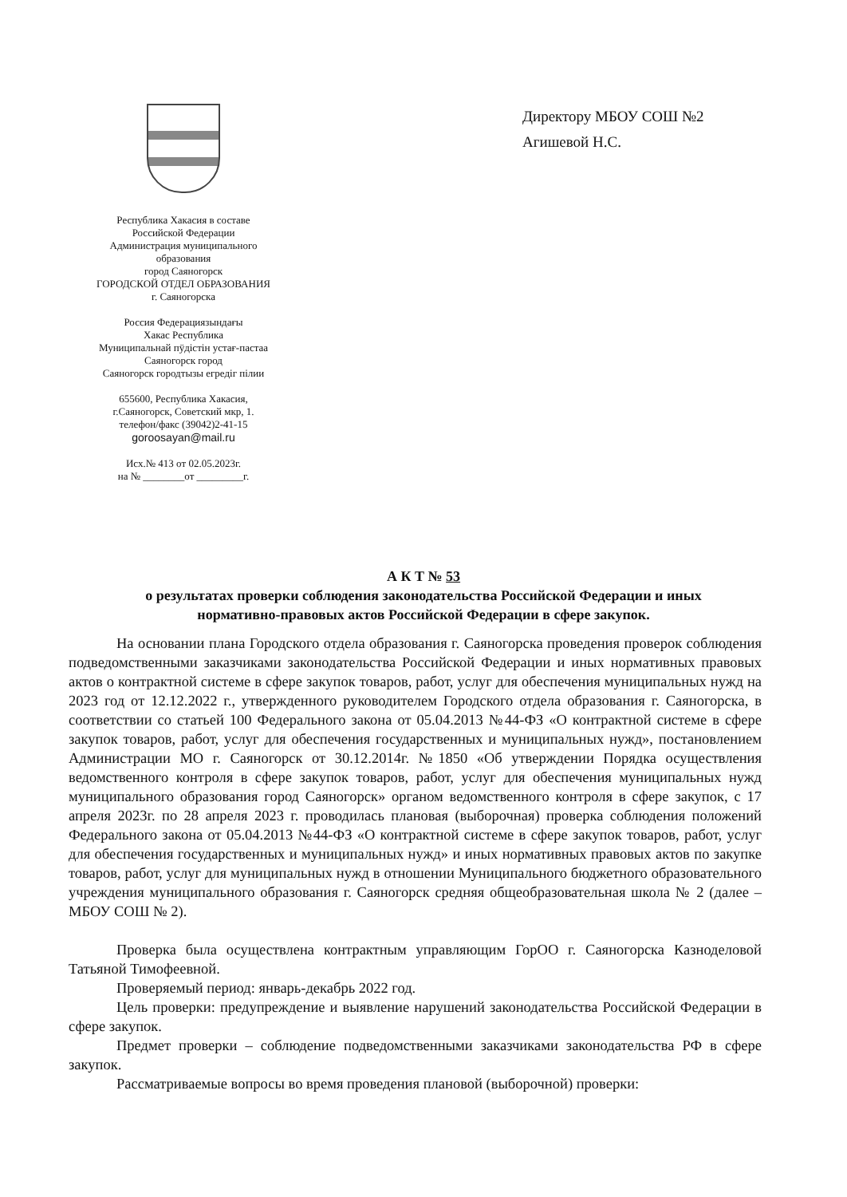Республика Хакасия в составе
Российской Федерации
Администрация муниципального
образования
город Саяногорск
ГОРОДСКОЙ ОТДЕЛ ОБРАЗОВАНИЯ
г. Саяногорска
Россия Федерациязындағы
Хакас Республика
Муниципальнай пӱдiстiн устағ-пастаа
Саяногорск город
Саяногорск городтызы егредiг пiлии
655600, Республика Хакасия,
г.Саяногорск, Советский мкр, 1.
телефон/факс (39042)2-41-15
goroosayan@mail.ru
Исх.№ 413 от 02.05.2023г.
на № ________от _________г.
Директору МБОУ СОШ №2
Агишевой Н.С.
А К Т № 53
о результатах проверки соблюдения законодательства Российской Федерации и иных
нормативно-правовых актов Российской Федерации в сфере закупок.
На основании плана Городского отдела образования г. Саяногорска проведения проверок соблюдения подведомственными заказчиками законодательства Российской Федерации и иных нормативных правовых актов о контрактной системе в сфере закупок товаров, работ, услуг для обеспечения муниципальных нужд на 2023 год от 12.12.2022 г., утвержденного руководителем Городского отдела образования г. Саяногорска, в соответствии со статьей 100 Федерального закона от 05.04.2013 №44-ФЗ «О контрактной системе в сфере закупок товаров, работ, услуг для обеспечения государственных и муниципальных нужд», постановлением Администрации МО г. Саяногорск от 30.12.2014г. №1850 «Об утверждении Порядка осуществления ведомственного контроля в сфере закупок товаров, работ, услуг для обеспечения муниципальных нужд муниципального образования город Саяногорск» органом ведомственного контроля в сфере закупок, с 17 апреля 2023г. по 28 апреля 2023 г. проводилась плановая (выборочная) проверка соблюдения положений Федерального закона от 05.04.2013 №44-ФЗ «О контрактной системе в сфере закупок товаров, работ, услуг для обеспечения государственных и муниципальных нужд» и иных нормативных правовых актов по закупке товаров, работ, услуг для муниципальных нужд в отношении Муниципального бюджетного образовательного учреждения муниципального образования г. Саяногорск средняя общеобразовательная школа № 2 (далее – МБОУ СОШ № 2).
Проверка была осуществлена контрактным управляющим ГорОО г. Саяногорска Казноделовой Татьяной Тимофеевной.
Проверяемый период: январь-декабрь 2022 год.
Цель проверки: предупреждение и выявление нарушений законодательства Российской Федерации в сфере закупок.
Предмет проверки – соблюдение подведомственными заказчиками законодательства РФ в сфере закупок.
Рассматриваемые вопросы во время проведения плановой (выборочной) проверки: